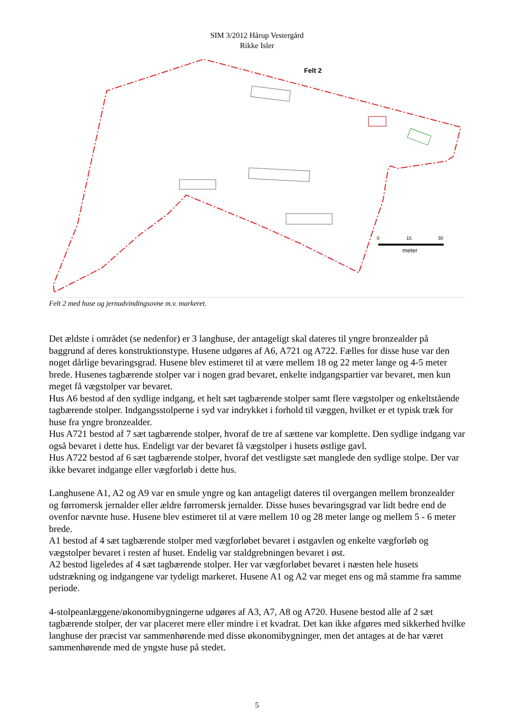SIM 3/2012 Hårup Vestergård
Rikke Isler
Felt 2
0
15
30
meter
Felt 2 med huse og jernudvindingsovne m.v. markeret.
Det ældste i området (se nedenfor) er 3 langhuse, der antageligt skal dateres til yngre bronzealder på baggrund af deres konstruktionstype. Husene udgøres af A6, A721 og A722. Fælles for disse huse var den noget dårlige bevaringsgrad. Husene blev estimeret til at være mellem 18 og 22 meter lange og 4-5 meter brede. Husenes tagbærende stolper var i nogen grad bevaret, enkelte indgangspartier var bevaret, men kun meget få vægstolper var bevaret.
Hus A6 bestod af den sydlige indgang, et helt sæt tagbærende stolper samt flere vægstolper og enkeltstående tagbærende stolper. Indgangsstolperne i syd var indrykket i forhold til væggen, hvilket er et typisk træk for huse fra yngre bronzealder.
Hus A721 bestod af 7 sæt tagbærende stolper, hvoraf de tre af sættene var komplette. Den sydlige indgang var også bevaret i dette hus. Endeligt var der bevaret få vægstolper i husets østlige gavl.
Hus A722 bestod af 6 sæt tagbærende stolper, hvoraf det vestligste sæt manglede den sydlige stolpe. Der var ikke bevaret indgange eller vægforløb i dette hus.
Langhusene A1, A2 og A9 var en smule yngre og kan antageligt dateres til overgangen mellem bronzealder og førromersk jernalder eller ældre førromersk jernalder. Disse huses bevaringsgrad var lidt bedre end de ovenfor nævnte huse. Husene blev estimeret til at være mellem 10 og 28 meter lange og mellem 5 - 6 meter brede.
A1 bestod af 4 sæt tagbærende stolper med vægforløbet bevaret i østgavlen og enkelte vægforløb og vægstolper bevaret i resten af huset. Endelig var staldgrebningen bevaret i øst.
A2 bestod ligeledes af 4 sæt tagbærende stolper. Her var vægforløbet bevaret i næsten hele husets udstrækning og indgangene var tydeligt markeret. Husene A1 og A2 var meget ens og må stamme fra samme periode.
4-stolpeanlæggene/økonomibygningerne udgøres af A3, A7, A8 og A720. Husene bestod alle af 2 sæt tagbærende stolper, der var placeret mere eller mindre i et kvadrat. Det kan ikke afgøres med sikkerhed hvilke langhuse der præcist var sammenhørende med disse økonomibygninger, men det antages at de har været sammenhørende med de yngste huse på stedet.
5